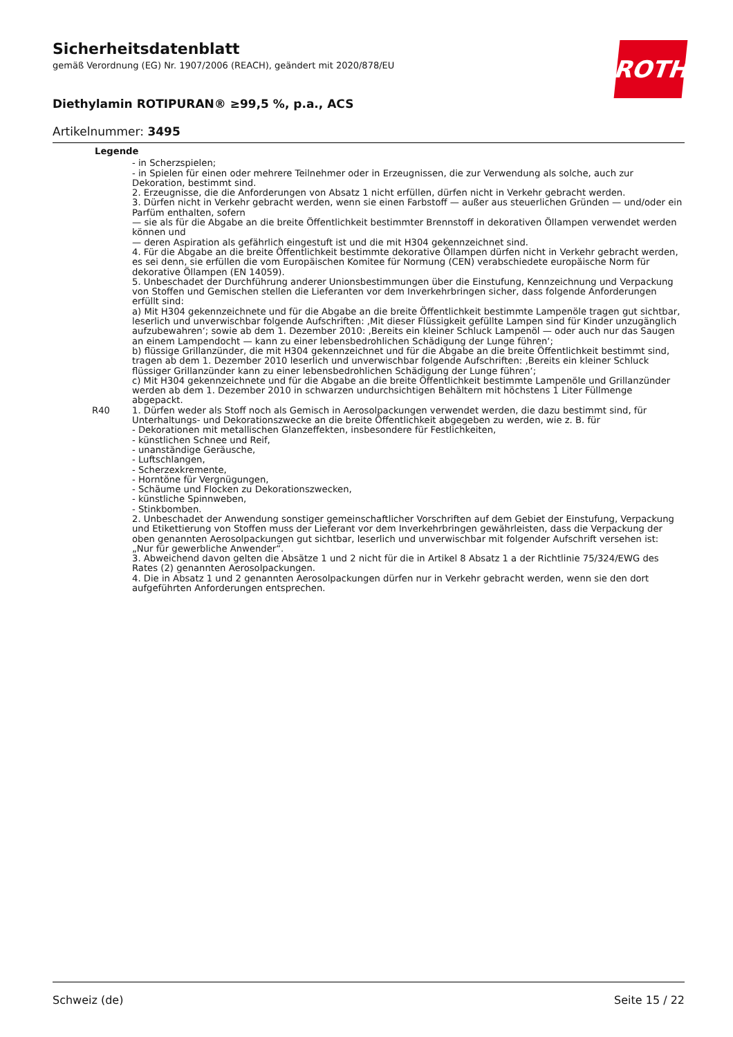Sicherheitsdatenblatt
gemäß Verordnung (EG) Nr. 1907/2006 (REACH), geändert mit 2020/878/EU
ROTH
Diethylamin ROTIPURAN® ≥99,5 %, p.a., ACS
Artikelnummer: 3495
Legende
| | - in Scherzspielen; - in Spielen für einen oder mehrere Teilnehmer oder in Erzeugnissen, die zur Verwendung als solche, auch zur Dekoration, bestimmt sind. 2. Erzeugnisse, die die Anforderungen von Absatz 1 nicht erfüllen, dürfen nicht in Verkehr gebracht werden. 3. Dürfen nicht in Verkehr gebracht werden, wenn sie einen Farbstoff — außer aus steuerlichen Gründen — und/oder ein Parfüm enthalten, sofern — sie als für die Abgabe an die breite Öffentlichkeit bestimmter Brennstoff in dekorativen Öllampen verwendet werden können und — deren Aspiration als gefährlich eingestuft ist und die mit H304 gekennzeichnet sind. 4. Für die Abgabe an die breite Öffentlichkeit bestimmte dekorative Öllampen dürfen nicht in Verkehr gebracht werden, es sei denn, sie erfüllen die vom Europäischen Komitee für Normung (CEN) verabschiedete europäische Norm für dekorative Öllampen (EN 14059). 5. Unbeschadet der Durchführung anderer Unionsbestimmungen über die Einstufung, Kennzeichnung und Verpackung von Stoffen und Gemischen stellen die Lieferanten vor dem Inverkehrbringen sicher, dass folgende Anforderungen erfüllt sind: a) Mit H304 gekennzeichnete und für die Abgabe an die breite Öffentlichkeit bestimmte Lampenöle tragen gut sichtbar, leserlich und unverwischbar folgende Aufschriften: ‚Mit dieser Flüssigkeit gefüllte Lampen sind für Kinder unzugänglich aufzubewahren‘; sowie ab dem 1. Dezember 2010: ‚Bereits ein kleiner Schluck Lampenöl — oder auch nur das Saugen an einem Lampendocht — kann zu einer lebensbedrohlichen Schädigung der Lunge führen‘; b) flüssige Grillanzünder, die mit H304 gekennzeichnet und für die Abgabe an die breite Öffentlichkeit bestimmt sind, tragen ab dem 1. Dezember 2010 leserlich und unverwischbar folgende Aufschriften: ‚Bereits ein kleiner Schluck flüssiger Grillanzünder kann zu einer lebensbedrohlichen Schädigung der Lunge führen‘; c) Mit H304 gekennzeichnete und für die Abgabe an die breite Öffentlichkeit bestimmte Lampenöle und Grillanzünder werden ab dem 1. Dezember 2010 in schwarzen undurchsichtigen Behältern mit höchstens 1 Liter Füllmenge abgepackt. |
| R40 | 1. Dürfen weder als Stoff noch als Gemisch in Aerosolpackungen verwendet werden, die dazu bestimmt sind, für Unterhaltungs- und Dekorationszwecke an die breite Öffentlichkeit abgegeben zu werden, wie z. B. für - Dekorationen mit metallischen Glanzeffekten, insbesondere für Festlichkeiten, - künstlichen Schnee und Reif, - unanständige Geräusche, - Luftschlangen, - Scherzexkremente, - Horntöne für Vergnügungen, - Schäume und Flocken zu Dekorationszwecken, - künstliche Spinnweben, - Stinkbomben. 2. Unbeschadet der Anwendung sonstiger gemeinschaftlicher Vorschriften auf dem Gebiet der Einstufung, Verpackung und Etikettierung von Stoffen muss der Lieferant vor dem Inverkehrbringen gewährleisten, dass die Verpackung der oben genannten Aerosolpackungen gut sichtbar, leserlich und unverwischbar mit folgender Aufschrift versehen ist: „Nur für gewerbliche Anwender“. 3. Abweichend davon gelten die Absätze 1 und 2 nicht für die in Artikel 8 Absatz 1 a der Richtlinie 75/324/EWG des Rates (2) genannten Aerosolpackungen. 4. Die in Absatz 1 und 2 genannten Aerosolpackungen dürfen nur in Verkehr gebracht werden, wenn sie den dort aufgeführten Anforderungen entsprechen. |
Schweiz (de) Seite 15 / 22